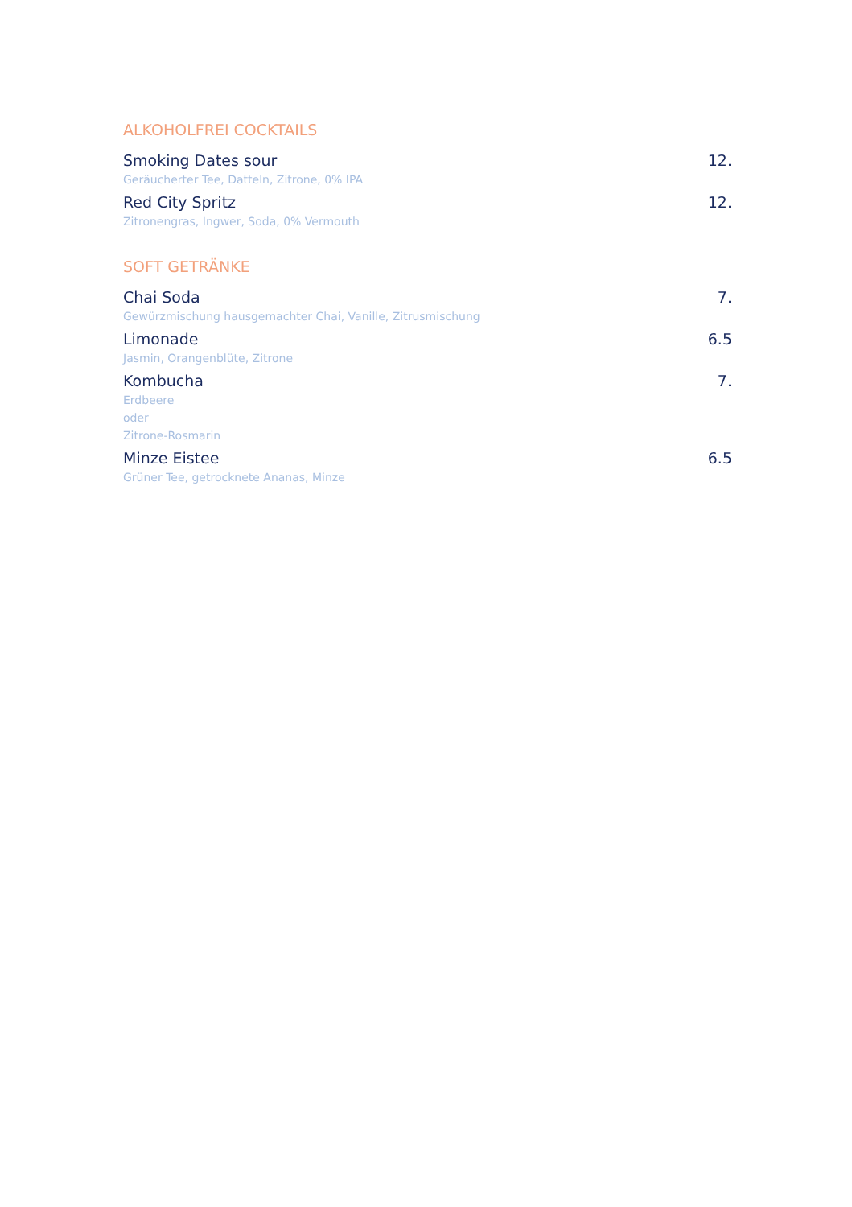ALKOHOLFREI COCKTAILS
Smoking Dates sour 12.
Geräucherter Tee, Datteln, Zitrone, 0% IPA
Red City Spritz 12.
Zitronengras, Ingwer, Soda, 0% Vermouth
SOFT GETRÄNKE
Chai Soda 7.
Gewürzmischung hausgemachter Chai, Vanille, Zitrusmischung
Limonade 6.5
Jasmin, Orangenblüte, Zitrone
Kombucha 7.
Erdbeere
oder
Zitrone-Rosmarin
Minze Eistee 6.5
Grüner Tee, getrocknete Ananas, Minze